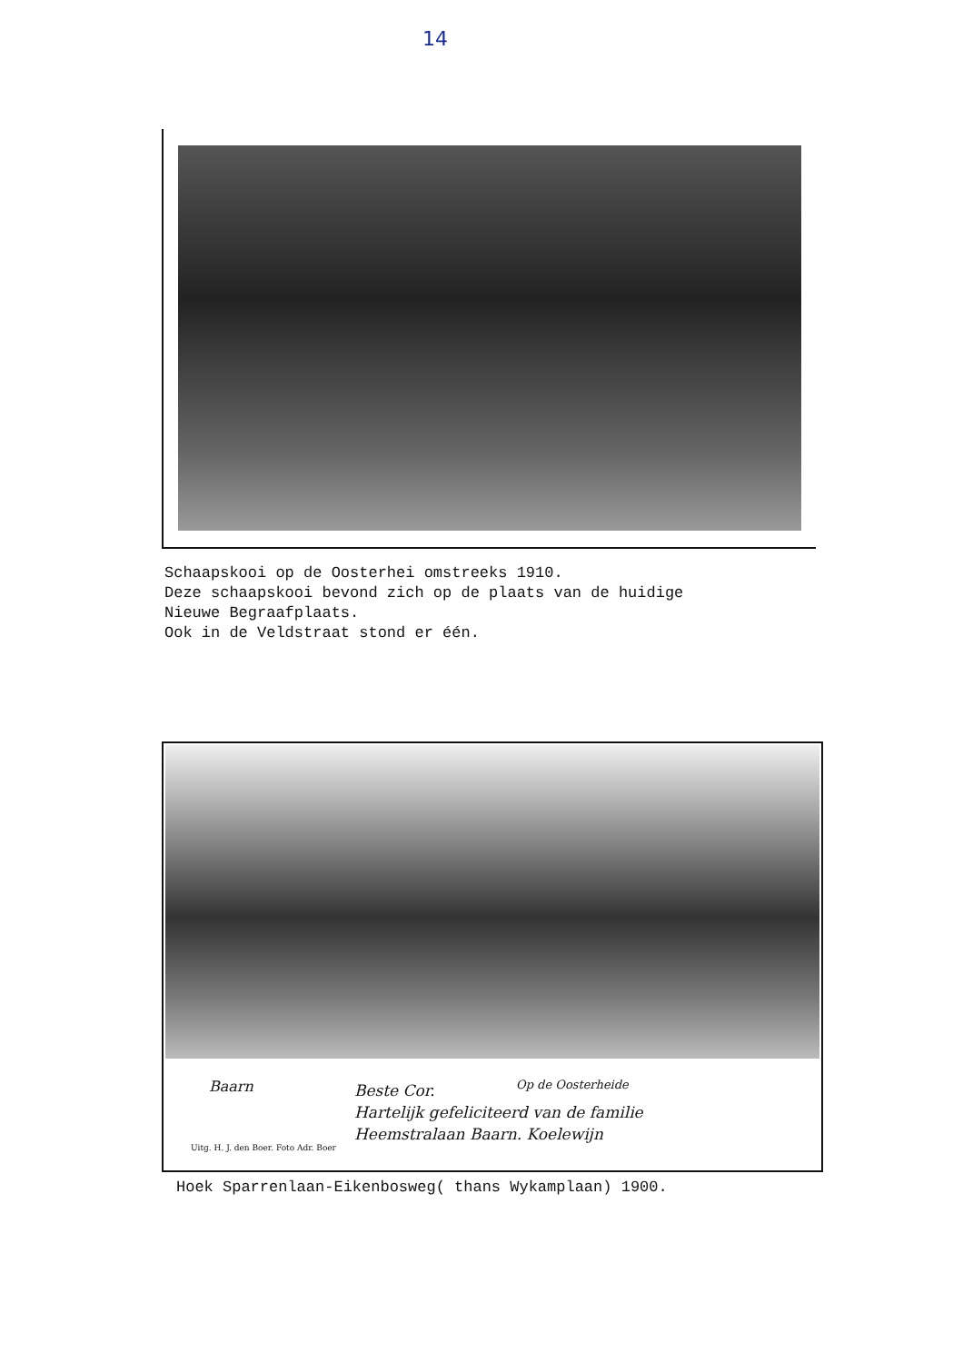14
Schaapskooi op de Oosterhei omstreeks 1910.
Deze schaapskooi bevond zich op de plaats van de huidige
Nieuwe Begraafplaats.
Ook in de Veldstraat stond er één.
Baarn
Beste Cor.
Hartelijk gefeliciteerd van de familie
Heemstralaan Baarn. Koelewijn
Op de Oosterheide
Uitg. H. J. den Boer. Foto Adr. Boer
Hoek Sparrenlaan-Eikenbosweg( thans Wykamplaan) 1900.